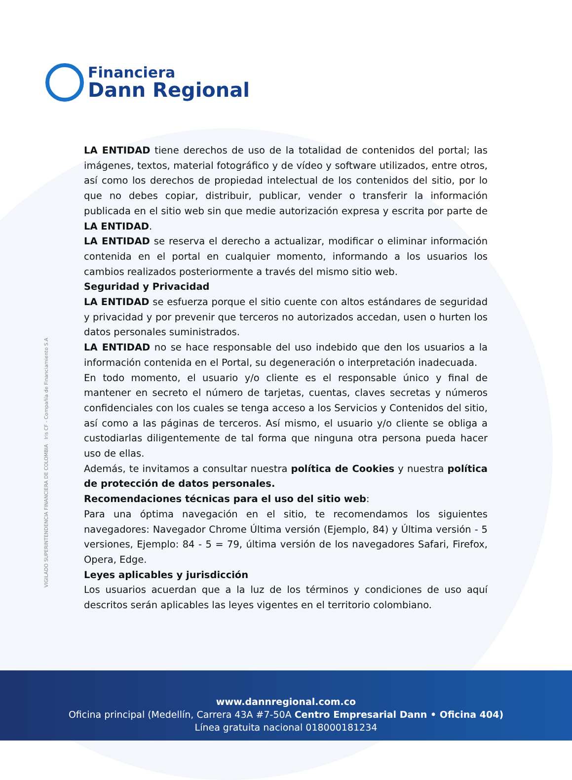Financiera
Dann Regional
VIGILADO SUPERINTENDENCIA FINANCIERA DE COLOMBIA Iris CF - Compañía de Financiamiento S.A
LA ENTIDAD tiene derechos de uso de la totalidad de contenidos del portal; las imágenes, textos, material fotográfico y de vídeo y software utilizados, entre otros, así como los derechos de propiedad intelectual de los contenidos del sitio, por lo que no debes copiar, distribuir, publicar, vender o transferir la información publicada en el sitio web sin que medie autorización expresa y escrita por parte de LA ENTIDAD.
LA ENTIDAD se reserva el derecho a actualizar, modificar o eliminar información contenida en el portal en cualquier momento, informando a los usuarios los cambios realizados posteriormente a través del mismo sitio web.
Seguridad y Privacidad
LA ENTIDAD se esfuerza porque el sitio cuente con altos estándares de seguridad y privacidad y por prevenir que terceros no autorizados accedan, usen o hurten los datos personales suministrados.
LA ENTIDAD no se hace responsable del uso indebido que den los usuarios a la información contenida en el Portal, su degeneración o interpretación inadecuada.
En todo momento, el usuario y/o cliente es el responsable único y final de mantener en secreto el número de tarjetas, cuentas, claves secretas y números confidenciales con los cuales se tenga acceso a los Servicios y Contenidos del sitio, así como a las páginas de terceros. Así mismo, el usuario y/o cliente se obliga a custodiarlas diligentemente de tal forma que ninguna otra persona pueda hacer uso de ellas.
Además, te invitamos a consultar nuestra política de Cookies y nuestra política de protección de datos personales.
Recomendaciones técnicas para el uso del sitio web:
Para una óptima navegación en el sitio, te recomendamos los siguientes navegadores: Navegador Chrome Última versión (Ejemplo, 84) y Última versión - 5 versiones, Ejemplo: 84 - 5 = 79, última versión de los navegadores Safari, Firefox, Opera, Edge.
Leyes aplicables y jurisdicción
Los usuarios acuerdan que a la luz de los términos y condiciones de uso aquí descritos serán aplicables las leyes vigentes en el territorio colombiano.
www.dannregional.com.co
Oficina principal (Medellín, Carrera 43A #7-50A Centro Empresarial Dann • Oficina 404)
Línea gratuita nacional 018000181234